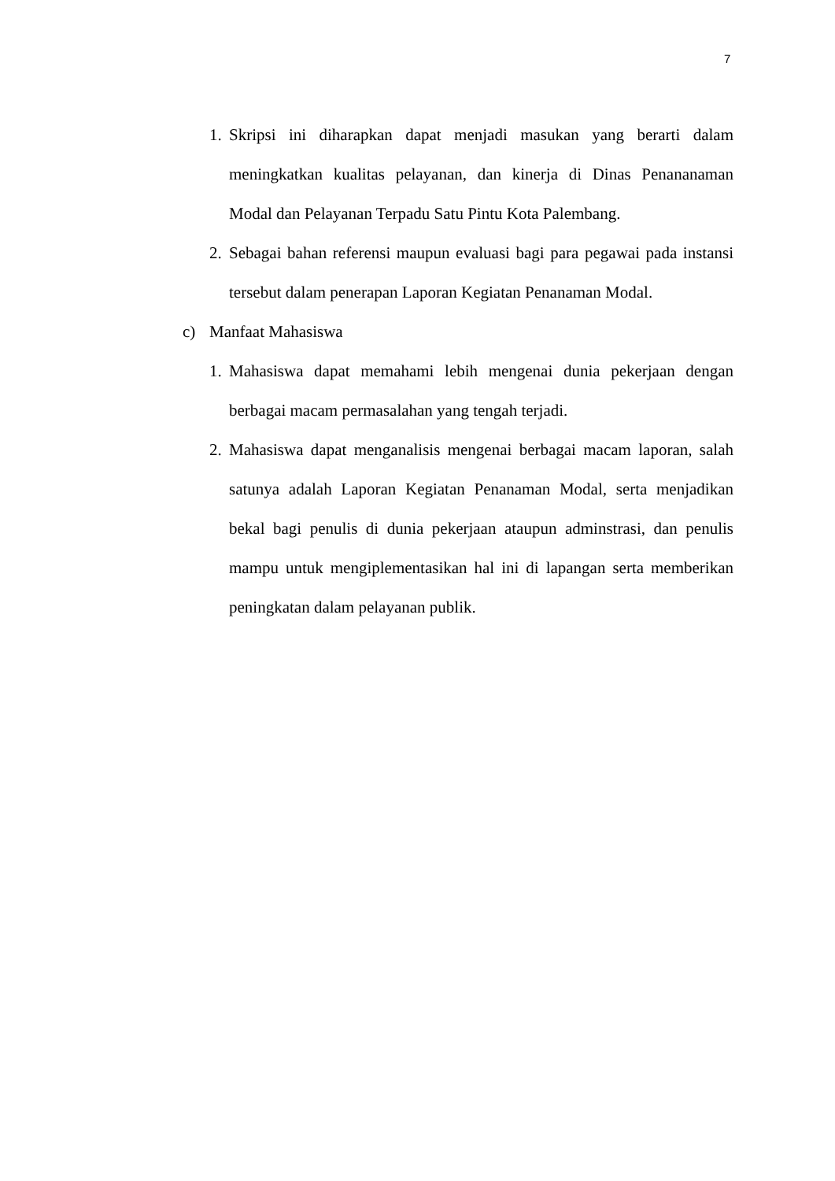7
1. Skripsi ini diharapkan dapat menjadi masukan yang berarti dalam meningkatkan kualitas pelayanan, dan kinerja di Dinas Penananaman Modal dan Pelayanan Terpadu Satu Pintu Kota Palembang.
2. Sebagai bahan referensi maupun evaluasi bagi para pegawai pada instansi tersebut dalam penerapan Laporan Kegiatan Penanaman Modal.
c) Manfaat Mahasiswa
1. Mahasiswa dapat memahami lebih mengenai dunia pekerjaan dengan berbagai macam permasalahan yang tengah terjadi.
2. Mahasiswa dapat menganalisis mengenai berbagai macam laporan, salah satunya adalah Laporan Kegiatan Penanaman Modal, serta menjadikan bekal bagi penulis di dunia pekerjaan ataupun adminstrasi, dan penulis mampu untuk mengiplementasikan hal ini di lapangan serta memberikan peningkatan dalam pelayanan publik.